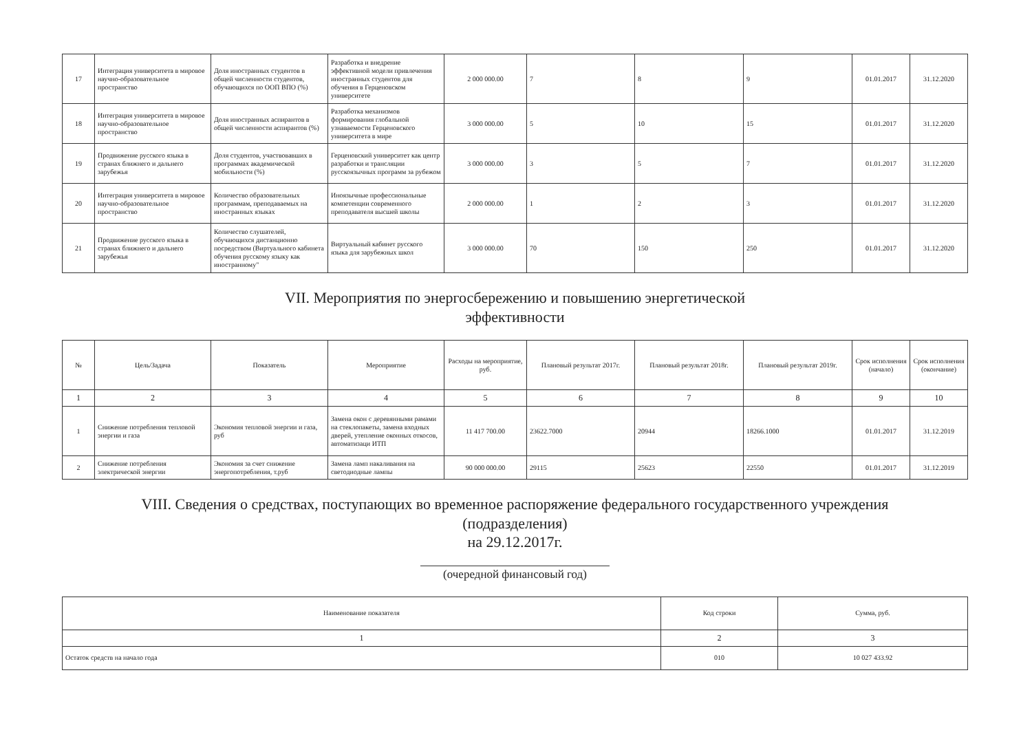| 17 | Интеграция университета в мировое научно-образовательное пространство | Доля иностранных студентов в общей численности студентов, обучающихся по ООП ВПО (%) | Разработка и внедрение эффективной модели привлечения иностранных студентов для обучения в Герценовском университете | 2 000 000.00 | 7 | 8 | 9 | 01.01.2017 | 31.12.2020 |
| 18 | Интеграция университета в мировое научно-образовательное пространство | Доля иностранных аспирантов в общей численности аспирантов (%) | Разработка механизмов формирования глобальной узнаваемости Герценовского университета в мире | 3 000 000.00 | 5 | 10 | 15 | 01.01.2017 | 31.12.2020 |
| 19 | Продвижение русского языка в странах ближнего и дальнего зарубежья | Доля студентов, участвовавших в программах академической мобильности (%) | Герценовский университет как центр разработки и трансляции русскоязычных программ за рубежом | 3 000 000.00 | 3 | 5 | 7 | 01.01.2017 | 31.12.2020 |
| 20 | Интеграция университета в мировое научно-образовательное пространство | Количество образовательных программам, преподаваемых на иностранных языках | Иноязычные профессиональные компетенции современного преподавателя высшей школы | 2 000 000.00 | 1 | 2 | 3 | 01.01.2017 | 31.12.2020 |
| 21 | Продвижение русского языка в странах ближнего и дальнего зарубежья | Количество слушателей, обучающихся дистанционно посредством (Виртуального кабинета обучения русскому языку как иностранному" | Виртуальный кабинет русского языка для зарубежных школ | 3 000 000.00 | 70 | 150 | 250 | 01.01.2017 | 31.12.2020 |
VII. Мероприятия по энергосбережению и повышению энергетической
эффективности
| № | Цель/Задача | Показатель | Мероприятие | Расходы на мероприятие, руб. | Плановый результат 2017г. | Плановый результат 2018г. | Плановый результат 2019г. | Срок исполнения (начало) | Срок исполнения (окончание) |
| --- | --- | --- | --- | --- | --- | --- | --- | --- | --- |
| 1 | 2 | 3 | 4 | 5 | 6 | 7 | 8 | 9 | 10 |
| 1 | Снижение потребления тепловой энергии и газа | Экономия тепловой энергии и газа, руб | Замена окон с деревянными рамами на стеклопакеты, замена входных дверей, утепление оконных откосов, автоматизаци ИТП | 11 417 700.00 | 23622.7000 | 20944 | 18266.1000 | 01.01.2017 | 31.12.2019 |
| 2 | Снижение потребления электрической энергии | Экономия за счет снижение энергопотребления, т.руб | Замена ламп накаливания на светодиодные лампы | 90 000 000.00 | 29115 | 25623 | 22550 | 01.01.2017 | 31.12.2019 |
VIII. Сведения о средствах, поступающих во временное распоряжение федерального государственного учреждения
(подразделения)
на 29.12.2017г.
(очередной финансовый год)
| Наименование показателя | Код строки | Сумма, руб. |
| --- | --- | --- |
| 1 | 2 | 3 |
| Остаток средств на начало года | 010 | 10 027 433.92 |